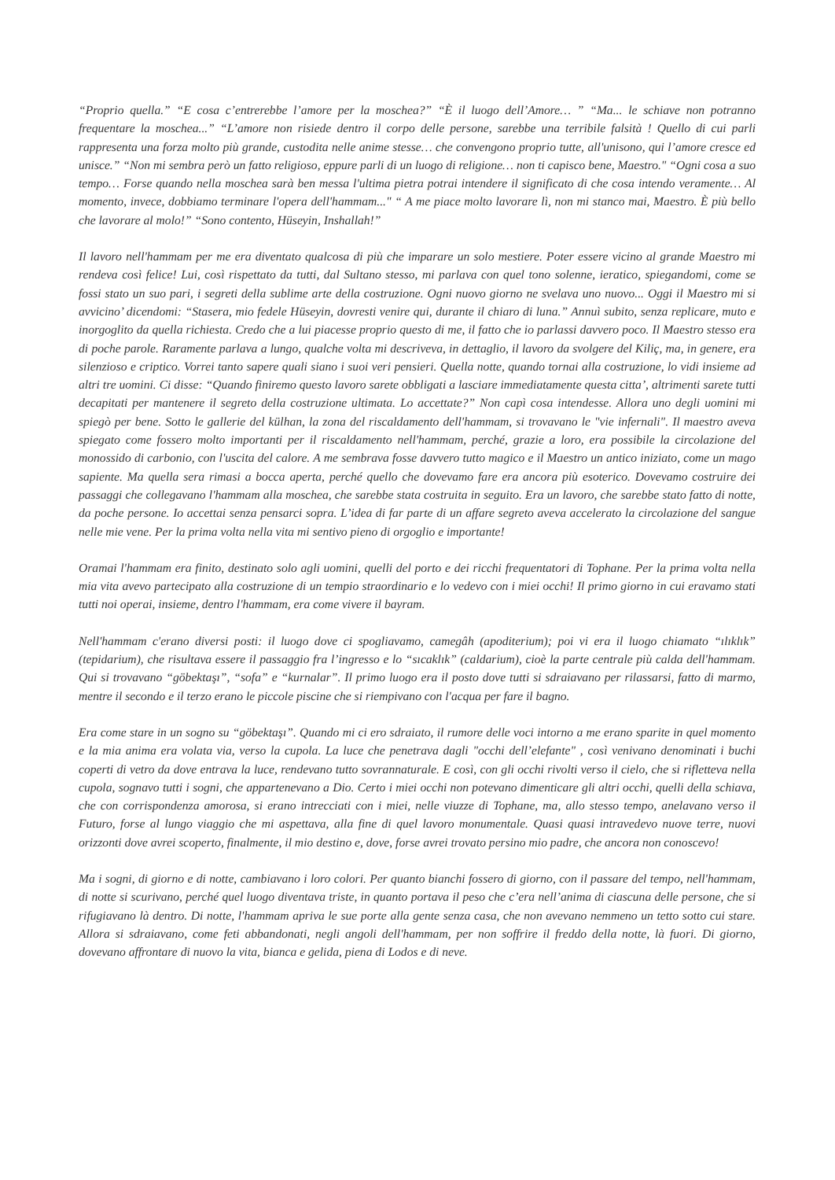“Proprio quella.” “E cosa c’entrerebbe l’amore per la moschea?” “È il luogo dell’Amore… ” “Ma... le schiave non potranno frequentare la moschea...” “L’amore non risiede dentro il corpo delle persone, sarebbe una terribile falsità ! Quello di cui parli rappresenta una forza molto più grande, custodita nelle anime stesse… che convengono proprio tutte, all'unisono, qui l’amore cresce ed unisce.” “Non mi sembra però un fatto religioso, eppure parli di un luogo di religione… non ti capisco bene, Maestro." “Ogni cosa a suo tempo… Forse quando nella moschea sarà ben messa l'ultima pietra potrai intendere il significato di che cosa intendo veramente… Al momento, invece, dobbiamo terminare l'opera dell'hammam..." “ A me piace molto lavorare lì, non mi stanco mai, Maestro. È più bello che lavorare al molo!” “Sono contento, Hüseyin, Inshallah!”
Il lavoro nell'hammam per me era diventato qualcosa di più che imparare un solo mestiere. Poter essere vicino al grande Maestro mi rendeva così felice! Lui, così rispettato da tutti, dal Sultano stesso, mi parlava con quel tono solenne, ieratico, spiegandomi, come se fossi stato un suo pari, i segreti della sublime arte della costruzione. Ogni nuovo giorno ne svelava uno nuovo... Oggi il Maestro mi si avvicino’ dicendomi: “Stasera, mio fedele Hüseyin, dovresti venire qui, durante il chiaro di luna.” Annuì subito, senza replicare, muto e inorgoglito da quella richiesta. Credo che a lui piacesse proprio questo di me, il fatto che io parlassi davvero poco. Il Maestro stesso era di poche parole. Raramente parlava a lungo, qualche volta mi descriveva, in dettaglio, il lavoro da svolgere del Kiliç, ma, in genere, era silenzioso e criptico. Vorrei tanto sapere quali siano i suoi veri pensieri. Quella notte, quando tornai alla costruzione, lo vidi insieme ad altri tre uomini. Ci disse: “Quando finiremo questo lavoro sarete obbligati a lasciare immediatamente questa citta’, altrimenti sarete tutti decapitati per mantenere il segreto della costruzione ultimata. Lo accettate?” Non capì cosa intendesse. Allora uno degli uomini mi spiegò per bene. Sotto le gallerie del külhan, la zona del riscaldamento dell'hammam, si trovavano le "vie infernali". Il maestro aveva spiegato come fossero molto importanti per il riscaldamento nell'hammam, perché, grazie a loro, era possibile la circolazione del monossido di carbonio, con l'uscita del calore. A me sembrava fosse davvero tutto magico e il Maestro un antico iniziato, come un mago sapiente. Ma quella sera rimasi a bocca aperta, perché quello che dovevamo fare era ancora più esoterico. Dovevamo costruire dei passaggi che collegavano l'hammam alla moschea, che sarebbe stata costruita in seguito. Era un lavoro, che sarebbe stato fatto di notte, da poche persone. Io accettai senza pensarci sopra. L’idea di far parte di un affare segreto aveva accelerato la circolazione del sangue nelle mie vene. Per la prima volta nella vita mi sentivo pieno di orgoglio e importante!
Oramai l'hammam era finito, destinato solo agli uomini, quelli del porto e dei ricchi frequentatori di Tophane. Per la prima volta nella mia vita avevo partecipato alla costruzione di un tempio straordinario e lo vedevo con i miei occhi! Il primo giorno in cui eravamo stati tutti noi operai, insieme, dentro l'hammam, era come vivere il bayram.
Nell'hammam c'erano diversi posti: il luogo dove ci spogliavamo, camegâh (apoditerium); poi vi era il luogo chiamato “ılıklık” (tepidarium), che risultava essere il passaggio fra l’ingresso e lo “sıcaklık” (caldarium), cioè la parte centrale più calda dell'hammam. Qui si trovavano “göbektaşı”, “sofa” e “kurnalar”. Il primo luogo era il posto dove tutti si sdraiavano per rilassarsi, fatto di marmo, mentre il secondo e il terzo erano le piccole piscine che si riempivano con l'acqua per fare il bagno.
Era come stare in un sogno su “göbektaşı”. Quando mi ci ero sdraiato, il rumore delle voci intorno a me erano sparite in quel momento e la mia anima era volata via, verso la cupola. La luce che penetrava dagli "occhi dell’elefante" , così venivano denominati i buchi coperti di vetro da dove entrava la luce, rendevano tutto sovrannaturale. E così, con gli occhi rivolti verso il cielo, che si rifletteva nella cupola, sognavo tutti i sogni, che appartenevano a Dio. Certo i miei occhi non potevano dimenticare gli altri occhi, quelli della schiava, che con corrispondenza amorosa, si erano intrecciati con i miei, nelle viuzze di Tophane, ma, allo stesso tempo, anelavano verso il Futuro, forse al lungo viaggio che mi aspettava, alla fine di quel lavoro monumentale. Quasi quasi intravedevo nuove terre, nuovi orizzonti dove avrei scoperto, finalmente, il mio destino e, dove, forse avrei trovato persino mio padre, che ancora non conoscevo!
Ma i sogni, di giorno e di notte, cambiavano i loro colori. Per quanto bianchi fossero di giorno, con il passare del tempo, nell'hammam, di notte si scurivano, perché quel luogo diventava triste, in quanto portava il peso che c’era nell’anima di ciascuna delle persone, che si rifugiavano là dentro. Di notte, l'hammam apriva le sue porte alla gente senza casa, che non avevano nemmeno un tetto sotto cui stare. Allora si sdraiavano, come feti abbandonati, negli angoli dell'hammam, per non soffrire il freddo della notte, là fuori. Di giorno, dovevano affrontare di nuovo la vita, bianca e gelida, piena di Lodos e di neve.